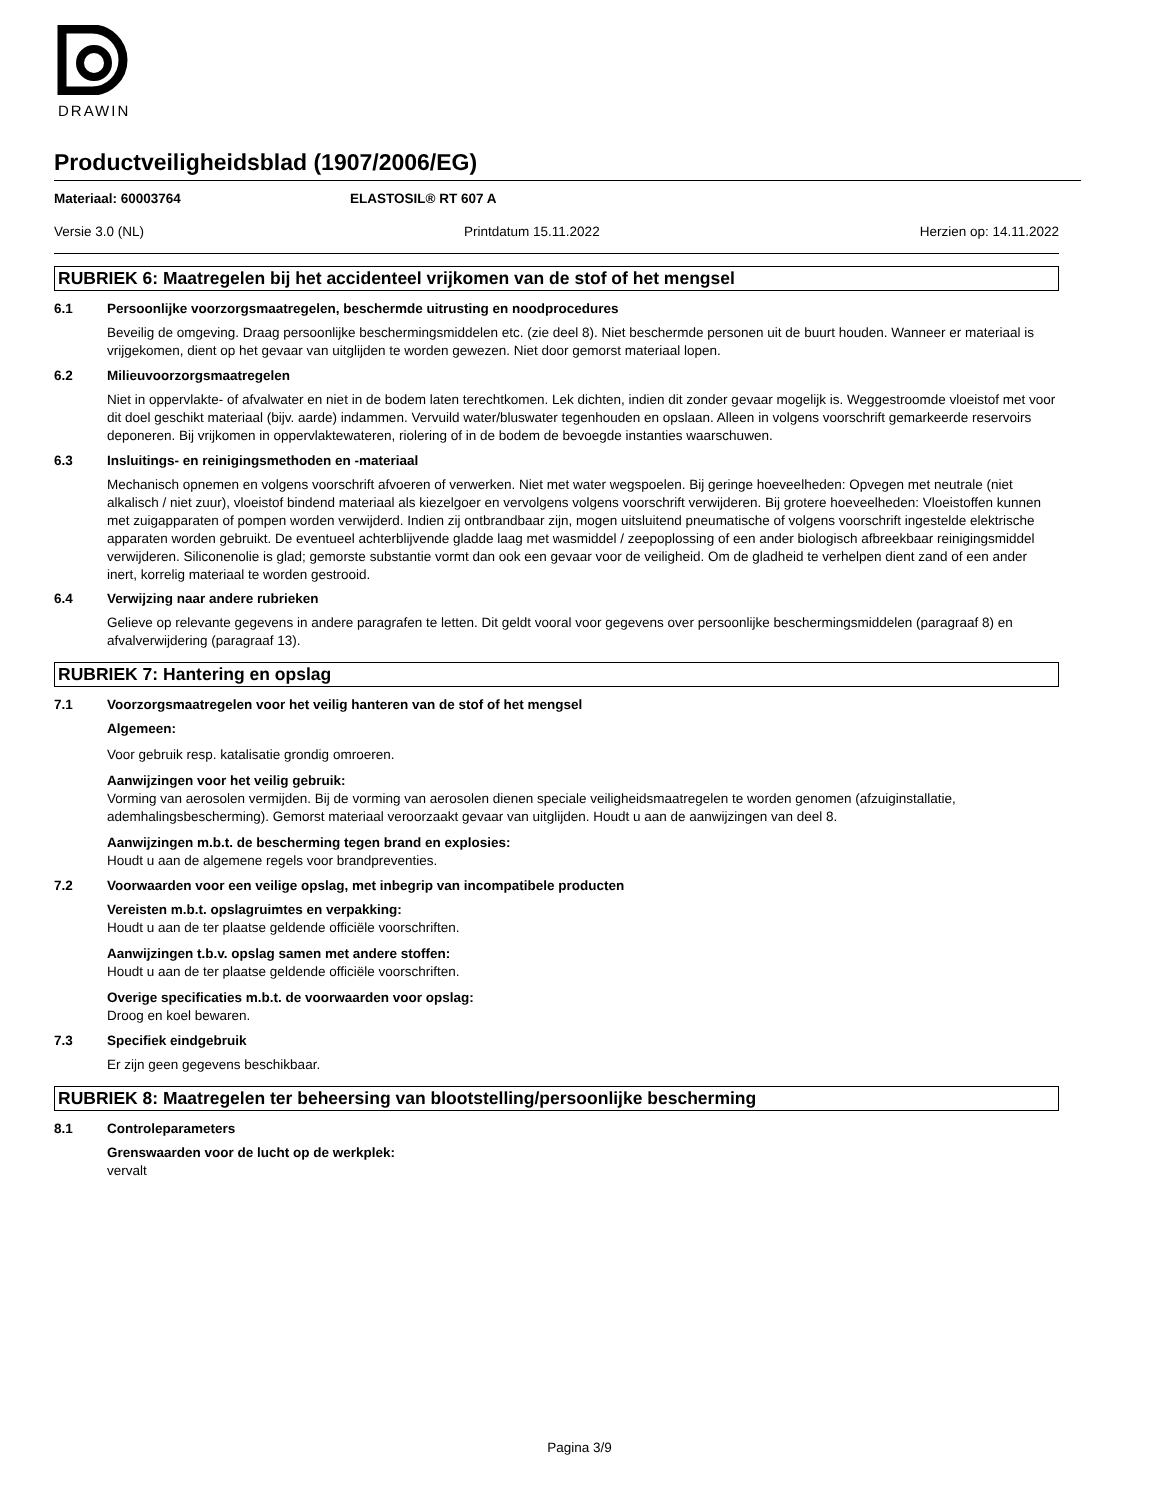DRAWIN
Productveiligheidsblad (1907/2006/EG)
Materiaal: 60003764 ELASTOSIL® RT 607 A
Versie 3.0 (NL) Printdatum 15.11.2022 Herzien op: 14.11.2022
RUBRIEK 6: Maatregelen bij het accidenteel vrijkomen van de stof of het mengsel
6.1 Persoonlijke voorzorgsmaatregelen, beschermde uitrusting en noodprocedures
Beveilig de omgeving. Draag persoonlijke beschermingsmiddelen etc. (zie deel 8). Niet beschermde personen uit de buurt houden. Wanneer er materiaal is vrijgekomen, dient op het gevaar van uitglijden te worden gewezen. Niet door gemorst materiaal lopen.
6.2 Milieuvoorzorgsmaatregelen
Niet in oppervlakte- of afvalwater en niet in de bodem laten terechtkomen. Lek dichten, indien dit zonder gevaar mogelijk is. Weggestroomde vloeistof met voor dit doel geschikt materiaal (bijv. aarde) indammen. Vervuild water/bluswater tegenhouden en opslaan. Alleen in volgens voorschrift gemarkeerde reservoirs deponeren. Bij vrijkomen in oppervlaktewateren, riolering of in de bodem de bevoegde instanties waarschuwen.
6.3 Insluitings- en reinigingsmethoden en -materiaal
Mechanisch opnemen en volgens voorschrift afvoeren of verwerken. Niet met water wegspoelen. Bij geringe hoeveelheden: Opvegen met neutrale (niet alkalisch / niet zuur), vloeistof bindend materiaal als kiezelgoer en vervolgens volgens voorschrift verwijderen. Bij grotere hoeveelheden: Vloeistoffen kunnen met zuigapparaten of pompen worden verwijderd. Indien zij ontbrandbaar zijn, mogen uitsluitend pneumatische of volgens voorschrift ingestelde elektrische apparaten worden gebruikt. De eventueel achterblijvende gladde laag met wasmiddel / zeepoplossing of een ander biologisch afbreekbaar reinigingsmiddel verwijderen. Siliconenolie is glad; gemorste substantie vormt dan ook een gevaar voor de veiligheid. Om de gladheid te verhelpen dient zand of een ander inert, korrelig materiaal te worden gestrooid.
6.4 Verwijzing naar andere rubrieken
Gelieve op relevante gegevens in andere paragrafen te letten. Dit geldt vooral voor gegevens over persoonlijke beschermingsmiddelen (paragraaf 8) en afvalverwijdering (paragraaf 13).
RUBRIEK 7: Hantering en opslag
7.1 Voorzorgsmaatregelen voor het veilig hanteren van de stof of het mengsel
Algemeen:
Voor gebruik resp. katalisatie grondig omroeren.
Aanwijzingen voor het veilig gebruik:
Vorming van aerosolen vermijden. Bij de vorming van aerosolen dienen speciale veiligheidsmaatregelen te worden genomen (afzuiginstallatie, ademhalingsbescherming). Gemorst materiaal veroorzaakt gevaar van uitglijden. Houdt u aan de aanwijzingen van deel 8.
Aanwijzingen m.b.t. de bescherming tegen brand en explosies:
Houdt u aan de algemene regels voor brandpreventies.
7.2 Voorwaarden voor een veilige opslag, met inbegrip van incompatibele producten
Vereisten m.b.t. opslagruimtes en verpakking:
Houdt u aan de ter plaatse geldende officiële voorschriften.
Aanwijzingen t.b.v. opslag samen met andere stoffen:
Houdt u aan de ter plaatse geldende officiële voorschriften.
Overige specificaties m.b.t. de voorwaarden voor opslag:
Droog en koel bewaren.
7.3 Specifiek eindgebruik
Er zijn geen gegevens beschikbaar.
RUBRIEK 8: Maatregelen ter beheersing van blootstelling/persoonlijke bescherming
8.1 Controleparameters
Grenswaarden voor de lucht op de werkplek:
vervalt
Pagina 3/9